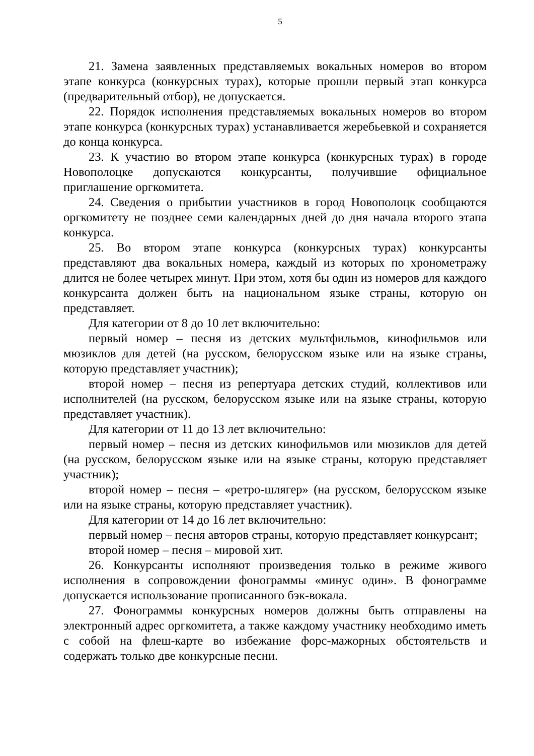5
21. Замена заявленных представляемых вокальных номеров во втором этапе конкурса (конкурсных турах), которые прошли первый этап конкурса (предварительный отбор), не допускается.
22. Порядок исполнения представляемых вокальных номеров во втором этапе конкурса (конкурсных турах) устанавливается жеребьевкой и сохраняется до конца конкурса.
23. К участию во втором этапе конкурса (конкурсных турах) в городе Новополоцке допускаются конкурсанты, получившие официальное приглашение оргкомитета.
24. Сведения о прибытии участников в город Новополоцк сообщаются оргкомитету не позднее семи календарных дней до дня начала второго этапа конкурса.
25. Во втором этапе конкурса (конкурсных турах) конкурсанты представляют два вокальных номера, каждый из которых по хронометражу длится не более четырех минут. При этом, хотя бы один из номеров для каждого конкурсанта должен быть на национальном языке страны, которую он представляет.
Для категории от 8 до 10 лет включительно:
первый номер – песня из детских мультфильмов, кинофильмов или мюзиклов для детей (на русском, белорусском языке или на языке страны, которую представляет участник);
второй номер – песня из репертуара детских студий, коллективов или исполнителей (на русском, белорусском языке или на языке страны, которую представляет участник).
Для категории от 11 до 13 лет включительно:
первый номер – песня из детских кинофильмов или мюзиклов для детей (на русском, белорусском языке или на языке страны, которую представляет участник);
второй номер – песня – «ретро-шлягер» (на русском, белорусском языке или на языке страны, которую представляет участник).
Для категории от 14 до 16 лет включительно:
первый номер – песня авторов страны, которую представляет конкурсант;
второй номер – песня – мировой хит.
26. Конкурсанты исполняют произведения только в режиме живого исполнения в сопровождении фонограммы «минус один». В фонограмме допускается использование прописанного бэк-вокала.
27. Фонограммы конкурсных номеров должны быть отправлены на электронный адрес оргкомитета, а также каждому участнику необходимо иметь с собой на флеш-карте во избежание форс-мажорных обстоятельств и содержать только две конкурсные песни.